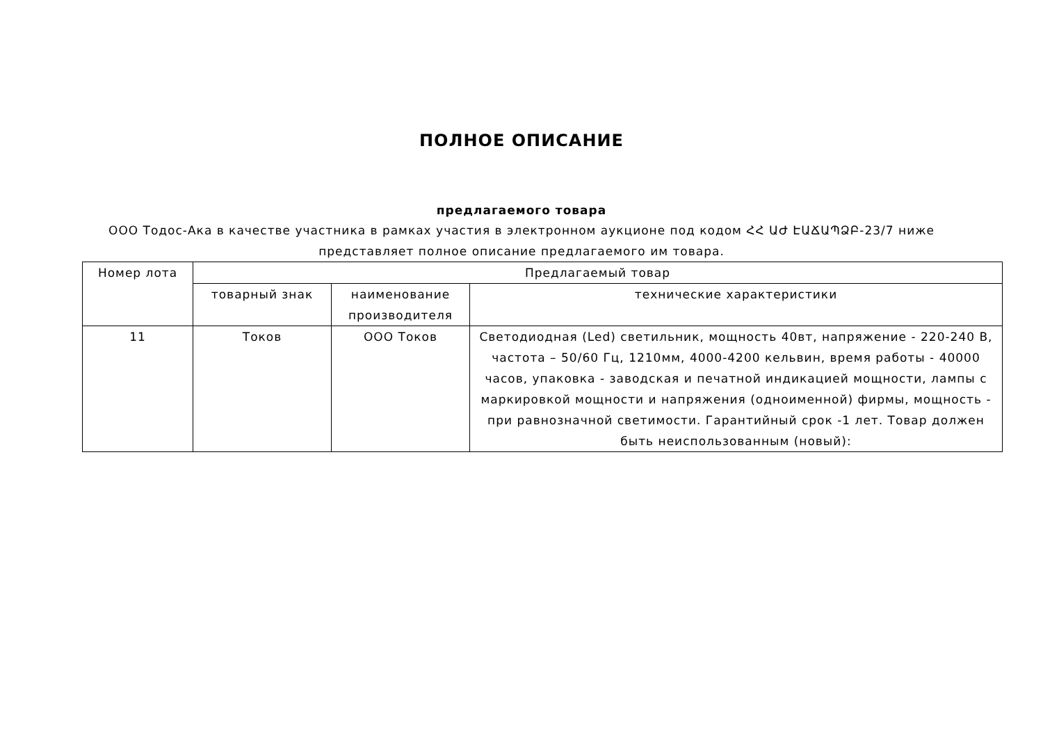ПОЛНОЕ ОПИСАНИЕ
предлагаемого товара
ООО Тодос-Ака в качестве участника в рамках участия в электронном аукционе под кодом ՀՀ ԱԺ ԷԱՃԱՊՁԲ-23/7 ниже представляет полное описание предлагаемого им товара.
| Номер лота | Предлагаемый товар | | |
| --- | --- | --- | --- |
| | товарный знак | наименование производителя | технические характеристики |
| 11 | Токов | ООО Токов | Светодиодная (Led) светильник, мощность 40вт, напряжение - 220-240 В, частота – 50/60 Гц, 1210мм, 4000-4200 кельвин, время работы - 40000 часов, упаковка - заводская и печатной индикацией мощности, лампы с маркировкой мощности и напряжения (одноименной) фирмы, мощность - при равнозначной светимости. Гарантийный срок -1 лет. Товар должен быть неиспользованным (новый): |